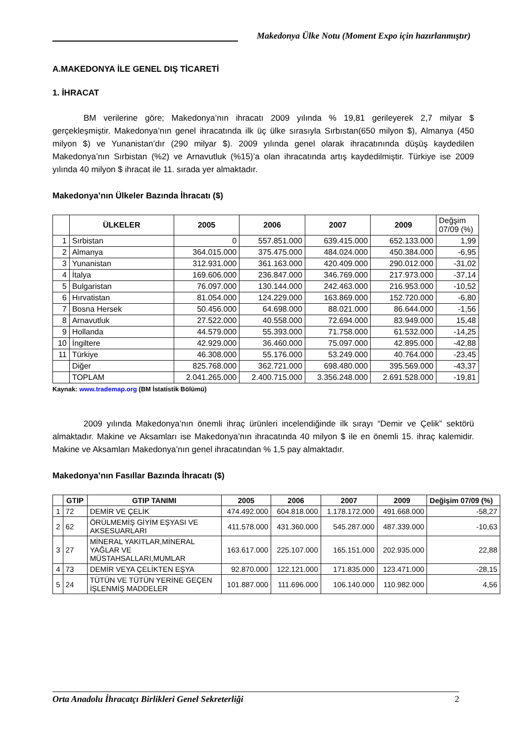Makedonya Ülke Notu (Moment Expo için hazırlanmıştır)
A.MAKEDONYA İLE GENEL DIŞ TİCARETİ
1. İHRACAT
BM verilerine göre; Makedonya’nın ihracatı 2009 yılında % 19,81 gerileyerek 2,7 milyar $ gerçekleşmiştir. Makedonya’nın genel ihracatında ilk üç ülke sırasıyla Sırbıstan(650 milyon $), Almanya (450 milyon $) ve Yunanistan’dır (290 milyar $). 2009 yılında genel olarak ihracatınında düşüş kaydedilen Makedonya’nın Sırbistan (%2) ve Arnavutluk (%15)’a olan ihracatında artış kaydedilmiştir. Türkiye ise 2009 yılında 40 milyon $ ihracat ile 11. sırada yer almaktadır.
Makedonya’nın Ülkeler Bazında İhracatı ($)
| | ÜLKELER | 2005 | 2006 | 2007 | 2009 | Değşim 07/09 (%) |
| --- | --- | --- | --- | --- | --- | --- |
| 1 | Sırbistan | 0 | 557.851.000 | 639.415.000 | 652.133.000 | 1,99 |
| 2 | Almanya | 364.015.000 | 375.475.000 | 484.024.000 | 450.384.000 | -6,95 |
| 3 | Yunanistan | 312.931.000 | 361.163.000 | 420.409.000 | 290.012.000 | -31,02 |
| 4 | İtalya | 169.606.000 | 236.847.000 | 346.769.000 | 217.973.000 | -37,14 |
| 5 | Bulgaristan | 76.097.000 | 130.144.000 | 242.463.000 | 216.953.000 | -10,52 |
| 6 | Hırvatistan | 81.054.000 | 124.229.000 | 163.869.000 | 152.720.000 | -6,80 |
| 7 | Bosna Hersek | 50.456.000 | 64.698.000 | 88.021.000 | 86.644.000 | -1,56 |
| 8 | Arnavutluk | 27.522.000 | 40.558.000 | 72.694.000 | 83.949.000 | 15,48 |
| 9 | Hollanda | 44.579.000 | 55.393.000 | 71.758.000 | 61.532.000 | -14,25 |
| 10 | İngiltere | 42.929.000 | 36.460.000 | 75.097.000 | 42.895.000 | -42,88 |
| 11 | Türkiye | 46.308.000 | 55.176.000 | 53.249.000 | 40.764.000 | -23,45 |
| | Diğer | 825.768.000 | 362.721.000 | 698.480.000 | 395.569.000 | -43,37 |
| | TOPLAM | 2.041.265.000 | 2.400.715.000 | 3.356.248.000 | 2.691.528.000 | -19,81 |
Kaynak: www.trademap.org (BM İstatistik Bölümü)
2009 yılında Makedonya’nın önemli ihraç ürünleri incelendiğinde ilk sırayı “Demir ve Çelik” sektörü almaktadır. Makine ve Aksamları ise Makedonya’nın ihracatında 40 milyon $ ile en önemli 15. ihraç kalemidir. Makine ve Aksamları Makedonya’nın genel ihracatından % 1,5 pay almaktadır.
Makedonya’nın Fasıllar Bazında İhracatı ($)
| | GTIP | GTIP TANIMI | 2005 | 2006 | 2007 | 2009 | Değişim 07/09 (%) |
| --- | --- | --- | --- | --- | --- | --- | --- |
| 1 | 72 | DEMİR VE ÇELİK | 474.492.000 | 604.818.000 | 1.178.172.000 | 491.668.000 | -58,27 |
| 2 | 62 | ÖRÜLMEMİŞ GİYİM EŞYASI VE AKSESUARLARI | 411.578.000 | 431.360.000 | 545.287.000 | 487.339.000 | -10,63 |
| 3 | 27 | MİNERAL YAKITLAR,MİNERAL YAĞLAR VE MÜSTAHSALLARI,MUMLAR | 163.617.000 | 225.107.000 | 165.151.000 | 202.935.000 | 22,88 |
| 4 | 73 | DEMİR VEYA ÇELİKTEN EŞYA | 92.870.000 | 122.121.000 | 171.835.000 | 123.471.000 | -28,15 |
| 5 | 24 | TÜTÜN VE TÜTÜN YERİNE GEÇEN İŞLENMİŞ MADDELER | 101.887.000 | 111.696.000 | 106.140.000 | 110.982.000 | 4,56 |
Orta Anadolu İhracatçı Birlikleri Genel Sekreterliği 2